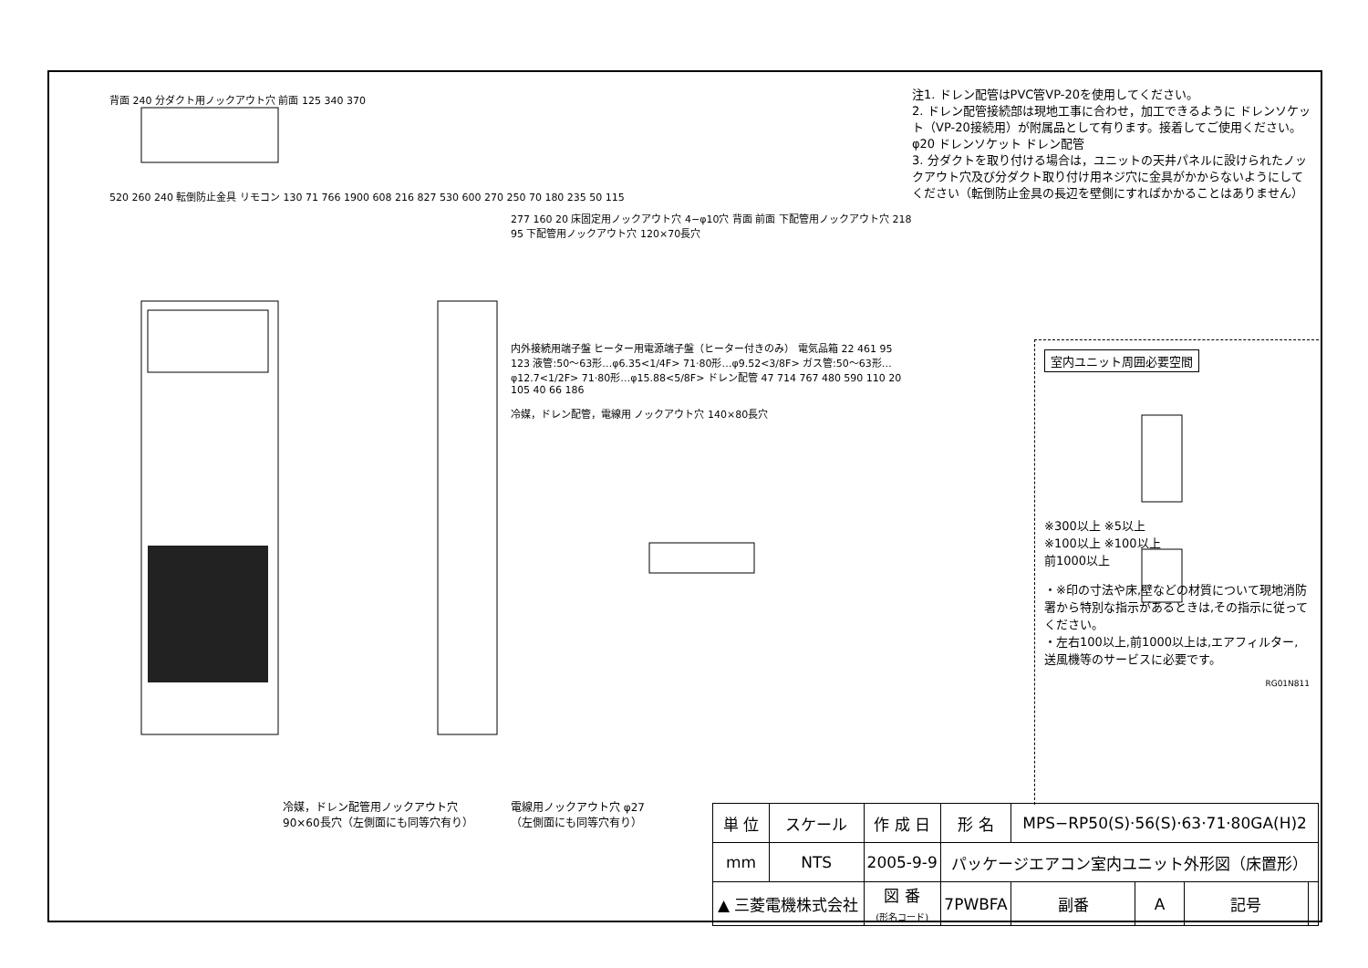背面 240 分ダクト用ノックアウト穴 前面 125 340 370
520 260 240 転倒防止金具 リモコン 130 71 766 1900 608 216 827 530 600 270 250 70 180 235 50 115
277 160 20 床固定用ノックアウト穴 4−φ10穴 背面 前面 下配管用ノックアウト穴 218 95 下配管用ノックアウト穴 120×70長穴
内外接続用端子盤 ヒーター用電源端子盤（ヒーター付きのみ） 電気品箱 22 461 95 123 液管:50〜63形…φ6.35<1/4F> 71·80形…φ9.52<3/8F> ガス管:50〜63形…φ12.7<1/2F> 71·80形…φ15.88<5/8F> ドレン配管 47 714 767 480 590 110 20 105 40 66 186
冷媒，ドレン配管，電線用 ノックアウト穴 140×80長穴
冷媒，ドレン配管用ノックアウト穴
90×60長穴（左側面にも同等穴有り）
電線用ノックアウト穴 φ27
（左側面にも同等穴有り）
注1. ドレン配管はPVC管VP-20を使用してください。
2. ドレン配管接続部は現地工事に合わせ，加工できるように ドレンソケット（VP-20接続用）が附属品として有ります。接着してご使用ください。
φ20 ドレンソケット ドレン配管
3. 分ダクトを取り付ける場合は，ユニットの天井パネルに設けられたノックアウト穴及び分ダクト取り付け用ネジ穴に金具がかからないようにしてください（転倒防止金具の長辺を壁側にすればかかることはありません）
室内ユニット周囲必要空間
※300以上 ※5以上
※100以上 ※100以上
前1000以上
・※印の寸法や床,壁などの材質について現地消防署から特別な指示があるときは,その指示に従ってください。
・左右100以上,前1000以上は,エアフィルター,送風機等のサービスに必要です。
RG01N811
| 単 位 | スケール | 作 成 日 | 形 名 | MPS−RP50(S)·56(S)·63·71·80GA(H)2 | | | |
| mm | NTS | 2005-9-9 | パッケージエアコン室内ユニット外形図（床置形） | | | | |
| ▲ 三菱電機株式会社 | | 図 番 (形名コード) | 7PWBFA | 副番 | A | 記号 | |